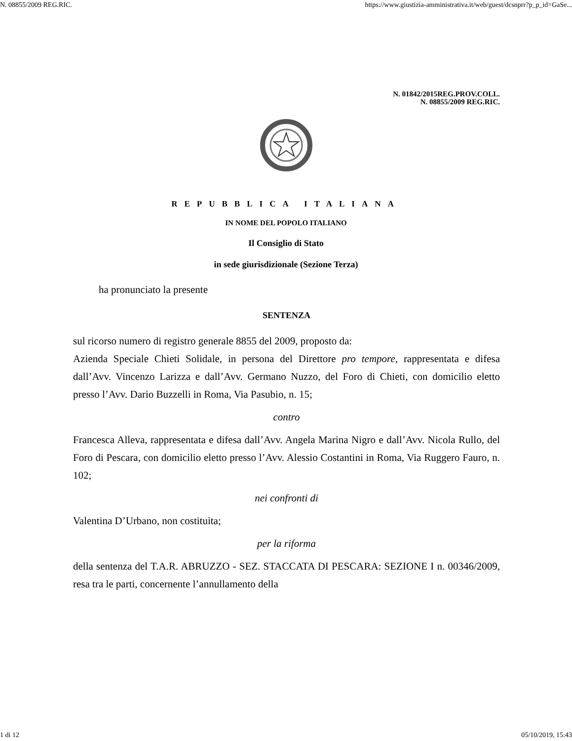N. 08855/2009 REG.RIC. https://www.giustizia-amministrativa.it/web/guest/dcsnprr?p_p_id=GaSe...
N. 01842/2015REG.PROV.COLL.
N. 08855/2009 REG.RIC.
REPUBBLICA ITALIANA
IN NOME DEL POPOLO ITALIANO
Il Consiglio di Stato
in sede giurisdizionale (Sezione Terza)
ha pronunciato la presente
SENTENZA
sul ricorso numero di registro generale 8855 del 2009, proposto da:
Azienda Speciale Chieti Solidale, in persona del Direttore pro tempore, rappresentata e difesa dall’Avv. Vincenzo Larizza e dall’Avv. Germano Nuzzo, del Foro di Chieti, con domicilio eletto presso l’Avv. Dario Buzzelli in Roma, Via Pasubio, n. 15;
contro
Francesca Alleva, rappresentata e difesa dall’Avv. Angela Marina Nigro e dall’Avv. Nicola Rullo, del Foro di Pescara, con domicilio eletto presso l’Avv. Alessio Costantini in Roma, Via Ruggero Fauro, n. 102;
nei confronti di
Valentina D’Urbano, non costituita;
per la riforma
della sentenza del T.A.R. ABRUZZO - SEZ. STACCATA DI PESCARA: SEZIONE I n. 00346/2009, resa tra le parti, concernente l’annullamento della
1 di 12 05/10/2019, 15:43